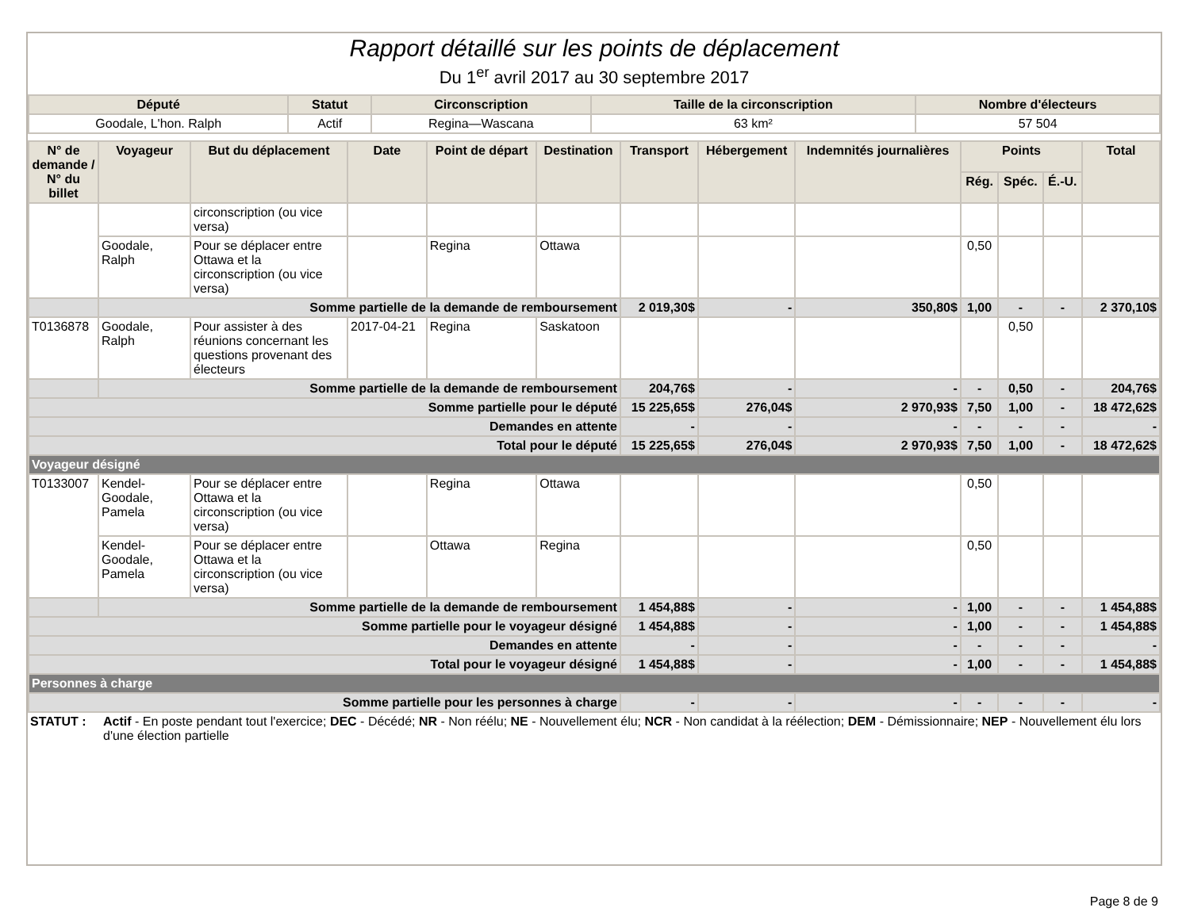Rapport détaillé sur les points de déplacement
Du 1<sup>er</sup> avril 2017 au 30 septembre 2017
| Député | Statut | Circonscription | Taille de la circonscription | Nombre d'électeurs |
| --- | --- | --- | --- | --- |
| Goodale, L'hon. Ralph | Actif | Regina—Wascana | 63 km² | 57 504 |
| N° de demande / N° du billet | Voyageur | But du déplacement | Date | Point de départ | Destination | Transport | Hébergement | Indemnités journalières | Points | | | Total |
| --- | --- | --- | --- | --- | --- | --- | --- | --- | --- | --- | --- | --- |
| | | | | | | | | | Rég. | Spéc. | É.-U. | |
| | | circonscription (ou vice versa) | | | | | | | | | | |
| | Goodale, Ralph | Pour se déplacer entre Ottawa et la circonscription (ou vice versa) | | Regina | Ottawa | | | | 0,50 | | | |
| | Somme partielle de la demande de remboursement | | | | | 2 019,30$ | - | 350,80$ | 1,00 | - | - | 2 370,10$ |
| T0136878 | Goodale, Ralph | Pour assister à des réunions concernant les questions provenant des électeurs | 2017-04-21 | Regina | Saskatoon | | | | | 0,50 | | |
| | Somme partielle de la demande de remboursement | | | | | 204,76$ | - | - | - | 0,50 | - | 204,76$ |
| Somme partielle pour le député | | | | | | 15 225,65$ | 276,04$ | 2 970,93$ | 7,50 | 1,00 | - | 18 472,62$ |
| Demandes en attente | | | | | | - | - | - | - | - | - | - |
| Total pour le député | | | | | | 15 225,65$ | 276,04$ | 2 970,93$ | 7,50 | 1,00 | - | 18 472,62$ |
| Voyageur désigné | | | | | | | | | | | | |
| T0133007 | Kendel-Goodale, Pamela | Pour se déplacer entre Ottawa et la circonscription (ou vice versa) | | Regina | Ottawa | | | | 0,50 | | | |
| | Kendel-Goodale, Pamela | Pour se déplacer entre Ottawa et la circonscription (ou vice versa) | | Ottawa | Regina | | | | 0,50 | | | |
| | Somme partielle de la demande de remboursement | | | | | 1 454,88$ | - | - | 1,00 | - | - | 1 454,88$ |
| Somme partielle pour le voyageur désigné | | | | | | 1 454,88$ | - | - | 1,00 | - | - | 1 454,88$ |
| Demandes en attente | | | | | | - | - | - | - | - | - | - |
| Total pour le voyageur désigné | | | | | | 1 454,88$ | - | - | 1,00 | - | - | 1 454,88$ |
| Personnes à charge | | | | | | | | | | | | |
| Somme partielle pour les personnes à charge | | | | | | - | - | - | - | - | - | - |
STATUT : Actif - En poste pendant tout l'exercice; DEC - Décédé; NR - Non réélu; NE - Nouvellement élu; NCR - Non candidat à la réélection; DEM - Démissionnaire; NEP - Nouvellement élu lors d'une élection partielle
Page 8 de 9